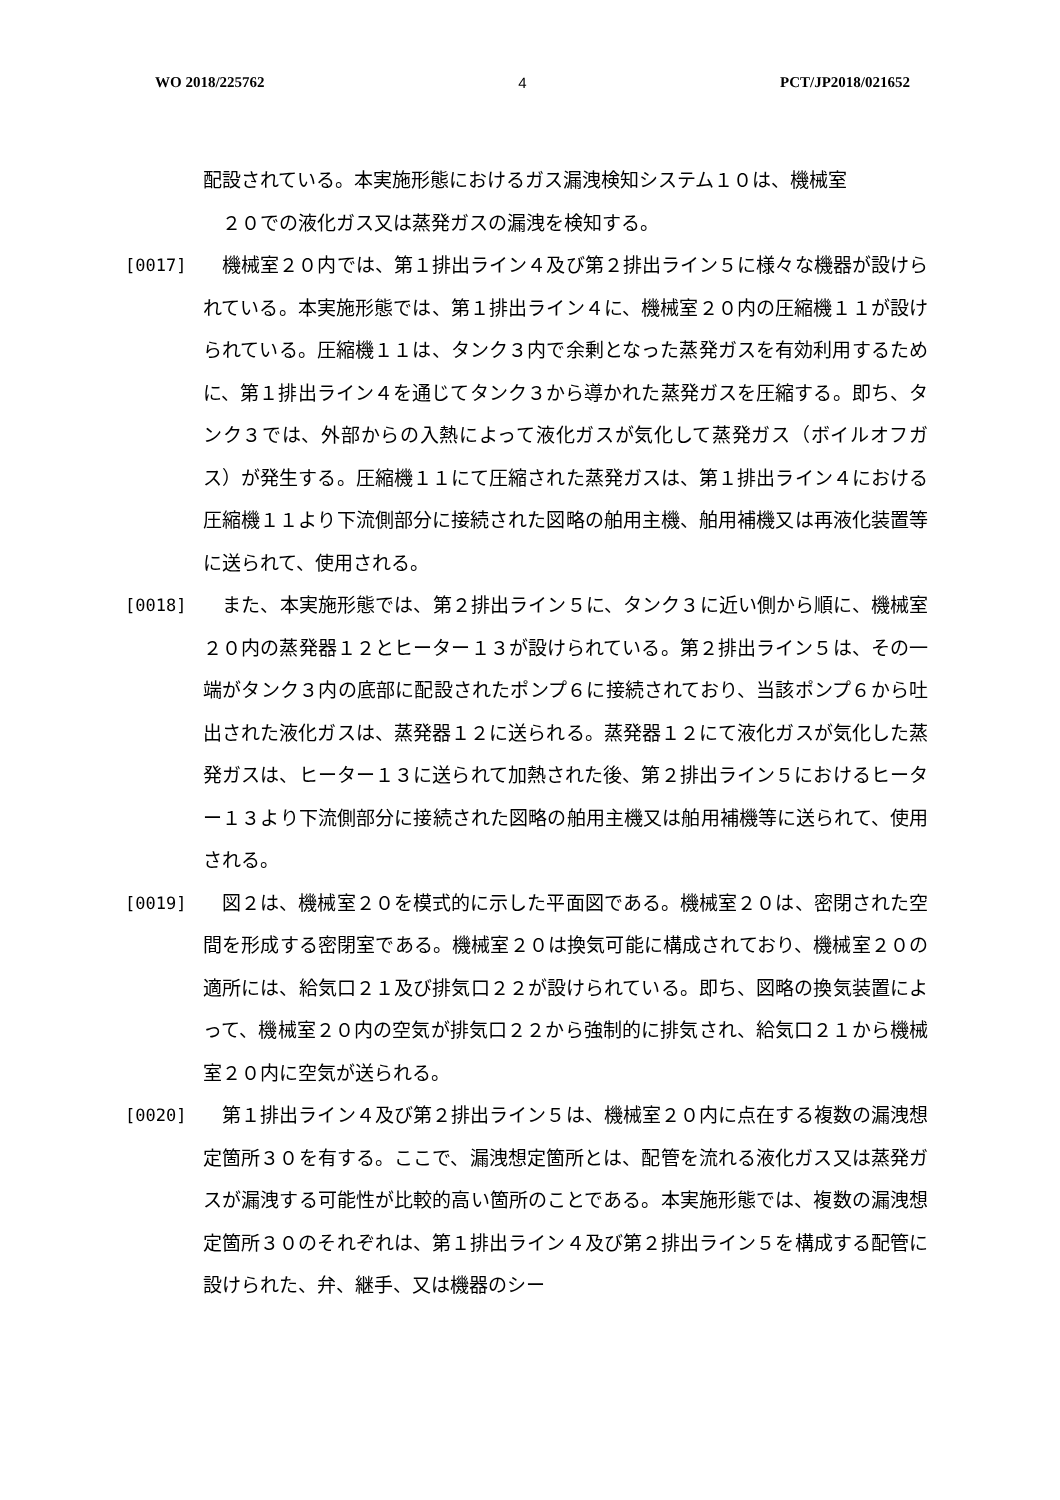WO 2018/225762 4 PCT/JP2018/021652
配設されている。本実施形態におけるガス漏洩検知システム１０は、機械室
　２０での液化ガス又は蒸発ガスの漏洩を検知する。
[0017] 　機械室２０内では、第１排出ライン４及び第２排出ライン５に様々な機器が設けられている。本実施形態では、第１排出ライン４に、機械室２０内の圧縮機１１が設けられている。圧縮機１１は、タンク３内で余剰となった蒸発ガスを有効利用するために、第１排出ライン４を通じてタンク３から導かれた蒸発ガスを圧縮する。即ち、タンク３では、外部からの入熱によって液化ガスが気化して蒸発ガス（ボイルオフガス）が発生する。圧縮機１１にて圧縮された蒸発ガスは、第１排出ライン４における圧縮機１１より下流側部分に接続された図略の舶用主機、舶用補機又は再液化装置等に送られて、使用される。
[0018] 　また、本実施形態では、第２排出ライン５に、タンク３に近い側から順に、機械室２０内の蒸発器１２とヒーター１３が設けられている。第２排出ライン５は、その一端がタンク３内の底部に配設されたポンプ６に接続されており、当該ポンプ６から吐出された液化ガスは、蒸発器１２に送られる。蒸発器１２にて液化ガスが気化した蒸発ガスは、ヒーター１３に送られて加熱された後、第２排出ライン５におけるヒーター１３より下流側部分に接続された図略の舶用主機又は舶用補機等に送られて、使用される。
[0019] 　図２は、機械室２０を模式的に示した平面図である。機械室２０は、密閉された空間を形成する密閉室である。機械室２０は換気可能に構成されており、機械室２０の適所には、給気口２１及び排気口２２が設けられている。即ち、図略の換気装置によって、機械室２０内の空気が排気口２２から強制的に排気され、給気口２１から機械室２０内に空気が送られる。
[0020] 　第１排出ライン４及び第２排出ライン５は、機械室２０内に点在する複数の漏洩想定箇所３０を有する。ここで、漏洩想定箇所とは、配管を流れる液化ガス又は蒸発ガスが漏洩する可能性が比較的高い箇所のことである。本実施形態では、複数の漏洩想定箇所３０のそれぞれは、第１排出ライン４及び第２排出ライン５を構成する配管に設けられた、弁、継手、又は機器のシー